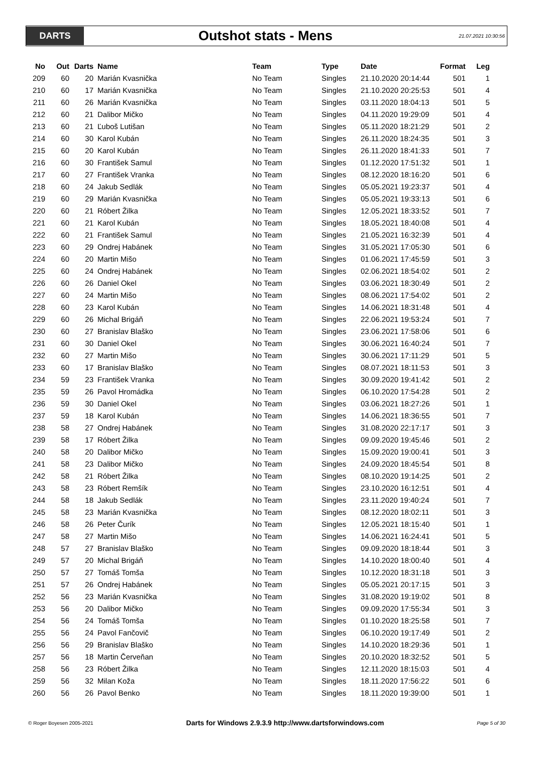DARTS
Outshot stats - Mens
21.07.2021 10:30:56
| No | Out | Darts | Name | Team | Type | Date | Format | Leg |
| --- | --- | --- | --- | --- | --- | --- | --- | --- |
| 209 | 60 | 20 | Marián Kvasnička | No Team | Singles | 21.10.2020 20:14:44 | 501 | 1 |
| 210 | 60 | 17 | Marián Kvasnička | No Team | Singles | 21.10.2020 20:25:53 | 501 | 4 |
| 211 | 60 | 26 | Marián Kvasnička | No Team | Singles | 03.11.2020 18:04:13 | 501 | 5 |
| 212 | 60 | 21 | Dalibor Mičko | No Team | Singles | 04.11.2020 19:29:09 | 501 | 4 |
| 213 | 60 | 21 | Ľuboš Lutišan | No Team | Singles | 05.11.2020 18:21:29 | 501 | 2 |
| 214 | 60 | 30 | Karol Kubán | No Team | Singles | 26.11.2020 18:24:35 | 501 | 3 |
| 215 | 60 | 20 | Karol Kubán | No Team | Singles | 26.11.2020 18:41:33 | 501 | 7 |
| 216 | 60 | 30 | František Samul | No Team | Singles | 01.12.2020 17:51:32 | 501 | 1 |
| 217 | 60 | 27 | František Vranka | No Team | Singles | 08.12.2020 18:16:20 | 501 | 6 |
| 218 | 60 | 24 | Jakub Sedlák | No Team | Singles | 05.05.2021 19:23:37 | 501 | 4 |
| 219 | 60 | 29 | Marián Kvasnička | No Team | Singles | 05.05.2021 19:33:13 | 501 | 6 |
| 220 | 60 | 21 | Róbert Žilka | No Team | Singles | 12.05.2021 18:33:52 | 501 | 7 |
| 221 | 60 | 21 | Karol Kubán | No Team | Singles | 18.05.2021 18:40:08 | 501 | 4 |
| 222 | 60 | 21 | František Samul | No Team | Singles | 21.05.2021 16:32:39 | 501 | 4 |
| 223 | 60 | 29 | Ondrej Habánek | No Team | Singles | 31.05.2021 17:05:30 | 501 | 6 |
| 224 | 60 | 20 | Martin Mišo | No Team | Singles | 01.06.2021 17:45:59 | 501 | 3 |
| 225 | 60 | 24 | Ondrej Habánek | No Team | Singles | 02.06.2021 18:54:02 | 501 | 2 |
| 226 | 60 | 26 | Daniel Okel | No Team | Singles | 03.06.2021 18:30:49 | 501 | 2 |
| 227 | 60 | 24 | Martin Mišo | No Team | Singles | 08.06.2021 17:54:02 | 501 | 2 |
| 228 | 60 | 23 | Karol Kubán | No Team | Singles | 14.06.2021 18:31:48 | 501 | 4 |
| 229 | 60 | 26 | Michal Brigáň | No Team | Singles | 22.06.2021 19:53:24 | 501 | 7 |
| 230 | 60 | 27 | Branislav Blaško | No Team | Singles | 23.06.2021 17:58:06 | 501 | 6 |
| 231 | 60 | 30 | Daniel Okel | No Team | Singles | 30.06.2021 16:40:24 | 501 | 7 |
| 232 | 60 | 27 | Martin Mišo | No Team | Singles | 30.06.2021 17:11:29 | 501 | 5 |
| 233 | 60 | 17 | Branislav Blaško | No Team | Singles | 08.07.2021 18:11:53 | 501 | 3 |
| 234 | 59 | 23 | František Vranka | No Team | Singles | 30.09.2020 19:41:42 | 501 | 2 |
| 235 | 59 | 26 | Pavol Hromádka | No Team | Singles | 06.10.2020 17:54:28 | 501 | 2 |
| 236 | 59 | 30 | Daniel Okel | No Team | Singles | 03.06.2021 18:27:26 | 501 | 1 |
| 237 | 59 | 18 | Karol Kubán | No Team | Singles | 14.06.2021 18:36:55 | 501 | 7 |
| 238 | 58 | 27 | Ondrej Habánek | No Team | Singles | 31.08.2020 22:17:17 | 501 | 3 |
| 239 | 58 | 17 | Róbert Žilka | No Team | Singles | 09.09.2020 19:45:46 | 501 | 2 |
| 240 | 58 | 20 | Dalibor Mičko | No Team | Singles | 15.09.2020 19:00:41 | 501 | 3 |
| 241 | 58 | 23 | Dalibor Mičko | No Team | Singles | 24.09.2020 18:45:54 | 501 | 8 |
| 242 | 58 | 21 | Róbert Žilka | No Team | Singles | 08.10.2020 19:14:25 | 501 | 2 |
| 243 | 58 | 23 | Róbert Remšík | No Team | Singles | 23.10.2020 16:12:51 | 501 | 4 |
| 244 | 58 | 18 | Jakub Sedlák | No Team | Singles | 23.11.2020 19:40:24 | 501 | 7 |
| 245 | 58 | 23 | Marián Kvasnička | No Team | Singles | 08.12.2020 18:02:11 | 501 | 3 |
| 246 | 58 | 26 | Peter Čurík | No Team | Singles | 12.05.2021 18:15:40 | 501 | 1 |
| 247 | 58 | 27 | Martin Mišo | No Team | Singles | 14.06.2021 16:24:41 | 501 | 5 |
| 248 | 57 | 27 | Branislav Blaško | No Team | Singles | 09.09.2020 18:18:44 | 501 | 3 |
| 249 | 57 | 20 | Michal Brigáň | No Team | Singles | 14.10.2020 18:00:40 | 501 | 4 |
| 250 | 57 | 27 | Tomáš Tomša | No Team | Singles | 10.12.2020 18:31:18 | 501 | 3 |
| 251 | 57 | 26 | Ondrej Habánek | No Team | Singles | 05.05.2021 20:17:15 | 501 | 3 |
| 252 | 56 | 23 | Marián Kvasnička | No Team | Singles | 31.08.2020 19:19:02 | 501 | 8 |
| 253 | 56 | 20 | Dalibor Mičko | No Team | Singles | 09.09.2020 17:55:34 | 501 | 3 |
| 254 | 56 | 24 | Tomáš Tomša | No Team | Singles | 01.10.2020 18:25:58 | 501 | 7 |
| 255 | 56 | 24 | Pavol Fančovič | No Team | Singles | 06.10.2020 19:17:49 | 501 | 2 |
| 256 | 56 | 29 | Branislav Blaško | No Team | Singles | 14.10.2020 18:29:36 | 501 | 1 |
| 257 | 56 | 18 | Martin Červeňan | No Team | Singles | 20.10.2020 18:32:52 | 501 | 5 |
| 258 | 56 | 23 | Róbert Žilka | No Team | Singles | 12.11.2020 18:15:03 | 501 | 4 |
| 259 | 56 | 32 | Milan Koža | No Team | Singles | 18.11.2020 17:56:22 | 501 | 6 |
| 260 | 56 | 26 | Pavol Benko | No Team | Singles | 18.11.2020 19:39:00 | 501 | 1 |
© Roger Boyesen 2005-2021 Darts for Windows 2.9.3.9 http://www.dartsforwindows.com Page 5 of 30